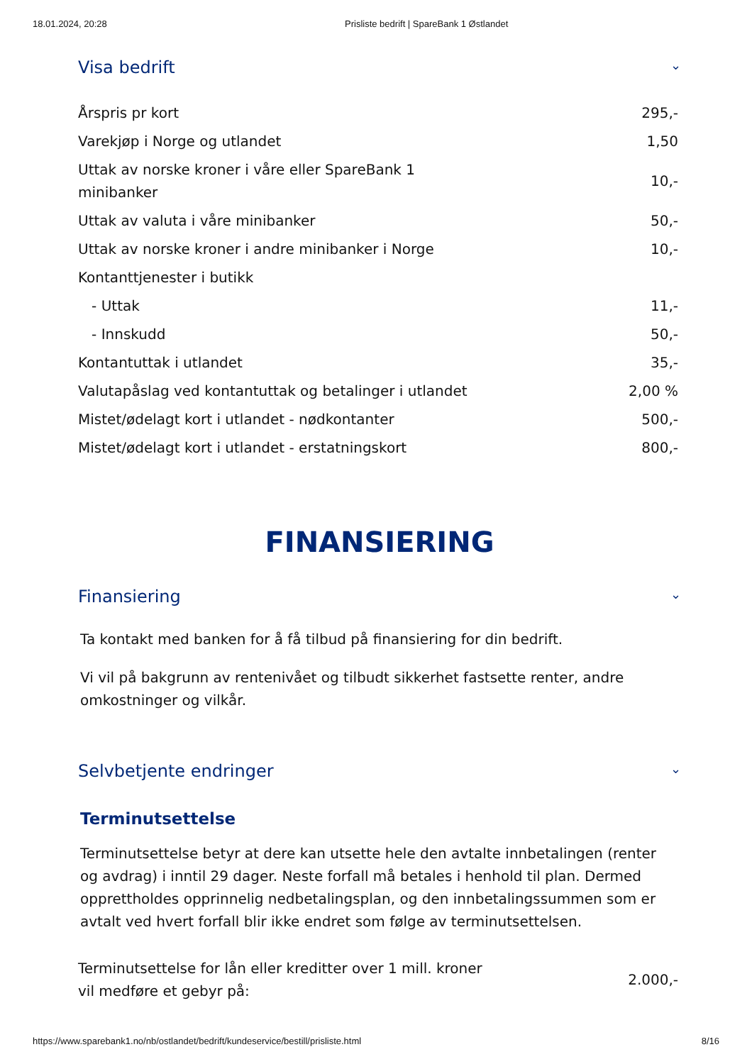18.01.2024, 20:28 Prisliste bedrift | SpareBank 1 Østlandet
Visa bedrift ⌄
| Årspris pr kort | 295,- |
| Varekjøp i Norge og utlandet | 1,50 |
| Uttak av norske kroner i våre eller SpareBank 1 minibanker | 10,- |
| Uttak av valuta i våre minibanker | 50,- |
| Uttak av norske kroner i andre minibanker i Norge | 10,- |
| Kontanttjenester i butikk | |
| - Uttak | 11,- |
| - Innskudd | 50,- |
| Kontantuttak i utlandet | 35,- |
| Valutapåslag ved kontantuttak og betalinger i utlandet | 2,00 % |
| Mistet/ødelagt kort i utlandet - nødkontanter | 500,- |
| Mistet/ødelagt kort i utlandet - erstatningskort | 800,- |
FINANSIERING
Finansiering ⌄
Ta kontakt med banken for å få tilbud på finansiering for din bedrift.
Vi vil på bakgrunn av rentenivået og tilbudt sikkerhet fastsette renter, andre omkostninger og vilkår.
Selvbetjente endringer ⌄
Terminutsettelse
Terminutsettelse betyr at dere kan utsette hele den avtalte innbetalingen (renter og avdrag) i inntil 29 dager. Neste forfall må betales i henhold til plan. Dermed opprettholdes opprinnelig nedbetalingsplan, og den innbetalingssummen som er avtalt ved hvert forfall blir ikke endret som følge av terminutsettelsen.
| Terminutsettelse for lån eller kreditter over 1 mill. kroner vil medføre et gebyr på: | 2.000,- |
https://www.sparebank1.no/nb/ostlandet/bedrift/kundeservice/bestill/prisliste.html 8/16